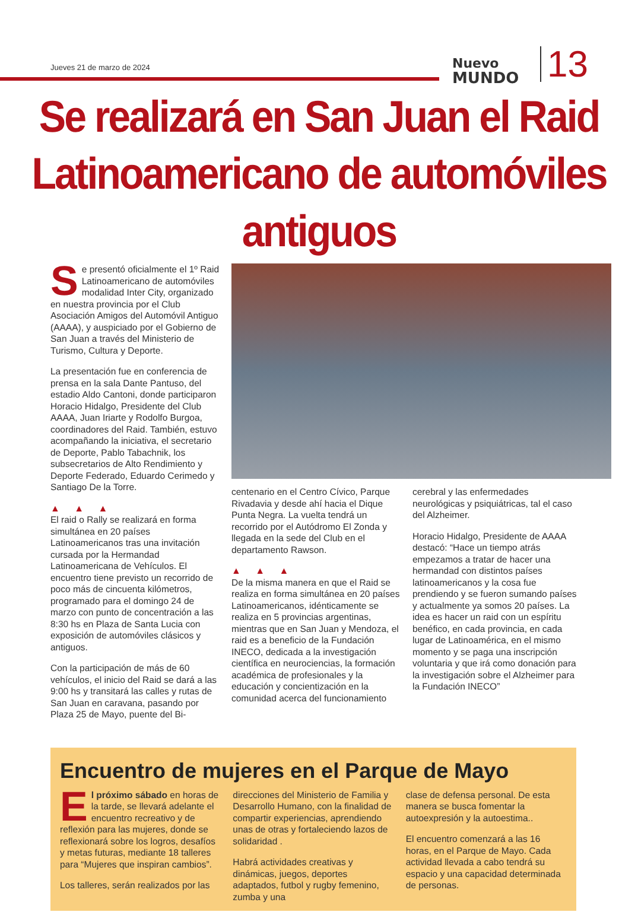Jueves 21 de marzo de 2024
Nuevo
MUNDO
13
Se realizará en San Juan el Raid
Latinoamericano de automóviles antiguos
Se presentó oficialmente el 1º Raid Latinoamericano de automóviles modalidad Inter City, organizado en nuestra provincia por el Club Asociación Amigos del Automóvil Antiguo (AAAA), y auspiciado por el Gobierno de San Juan a través del Ministerio de Turismo, Cultura y Deporte.
La presentación fue en conferencia de prensa en la sala Dante Pantuso, del estadio Aldo Cantoni, donde participaron Horacio Hidalgo, Presidente del Club AAAA, Juan Iriarte y Rodolfo Burgoa, coordinadores del Raid. También, estuvo acompañando la iniciativa, el secretario de Deporte, Pablo Tabachnik, los subsecretarios de Alto Rendimiento y Deporte Federado, Eduardo Cerimedo y Santiago De la Torre.
▲ ▲ ▲
El raid o Rally se realizará en forma simultánea en 20 países Latinoamericanos tras una invitación cursada por la Hermandad Latinoamericana de Vehículos. El encuentro tiene previsto un recorrido de poco más de cincuenta kilómetros, programado para el domingo 24 de marzo con punto de concentración a las 8:30 hs en Plaza de Santa Lucia con exposición de automóviles clásicos y antiguos.
Con la participación de más de 60 vehículos, el inicio del Raid se dará a las 9:00 hs y transitará las calles y rutas de San Juan en caravana, pasando por Plaza 25 de Mayo, puente del Bi-
centenario en el Centro Cívico, Parque Rivadavia y desde ahí hacia el Dique Punta Negra. La vuelta tendrá un recorrido por el Autódromo El Zonda y llegada en la sede del Club en el departamento Rawson.
▲ ▲ ▲
De la misma manera en que el Raid se realiza en forma simultánea en 20 países Latinoamericanos, idénticamente se realiza en 5 provincias argentinas, mientras que en San Juan y Mendoza, el raid es a beneficio de la Fundación INECO, dedicada a la investigación científica en neurociencias, la formación académica de profesionales y la educación y concientización en la comunidad acerca del funcionamiento
cerebral y las enfermedades neurológicas y psiquiátricas, tal el caso del Alzheimer.
Horacio Hidalgo, Presidente de AAAA destacó: “Hace un tiempo atrás empezamos a tratar de hacer una hermandad con distintos países latinoamericanos y la cosa fue prendiendo y se fueron sumando países y actualmente ya somos 20 países. La idea es hacer un raid con un espíritu benéfico, en cada provincia, en cada lugar de Latinoamérica, en el mismo momento y se paga una inscripción voluntaria y que irá como donación para la investigación sobre el Alzheimer para la Fundación INECO”
Encuentro de mujeres en el Parque de Mayo
El próximo sábado en horas de la tarde, se llevará adelante el encuentro recreativo y de reflexión para las mujeres, donde se reflexionará sobre los logros, desafíos y metas futuras, mediante 18 talleres para “Mujeres que inspiran cambios”.
Los talleres, serán realizados por las
direcciones del Ministerio de Familia y Desarrollo Humano, con la finalidad de compartir experiencias, aprendiendo unas de otras y fortaleciendo lazos de solidaridad .
Habrá actividades creativas y dinámicas, juegos, deportes adaptados, futbol y rugby femenino, zumba y una
clase de defensa personal. De esta manera se busca fomentar la autoexpresión y la autoestima..
El encuentro comenzará a las 16 horas, en el Parque de Mayo. Cada actividad llevada a cabo tendrá su espacio y una capacidad determinada de personas.